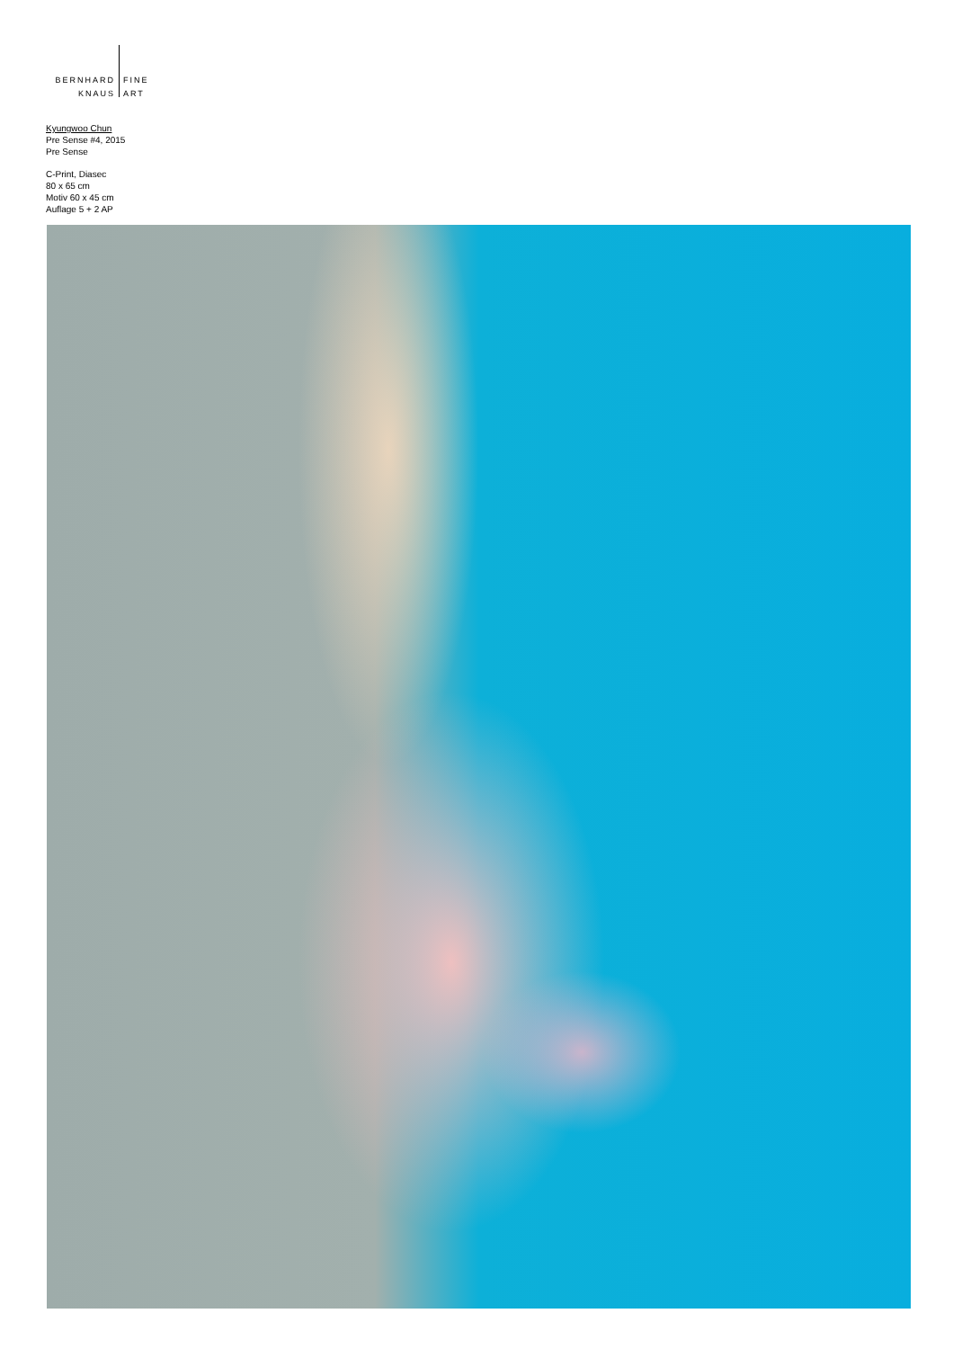BERNHARD
KNAUS
FINE
ART
Kyungwoo Chun
Pre Sense #4, 2015
Pre Sense
C-Print, Diasec
80 x 65 cm
Motiv 60 x 45 cm
Auflage 5 + 2 AP